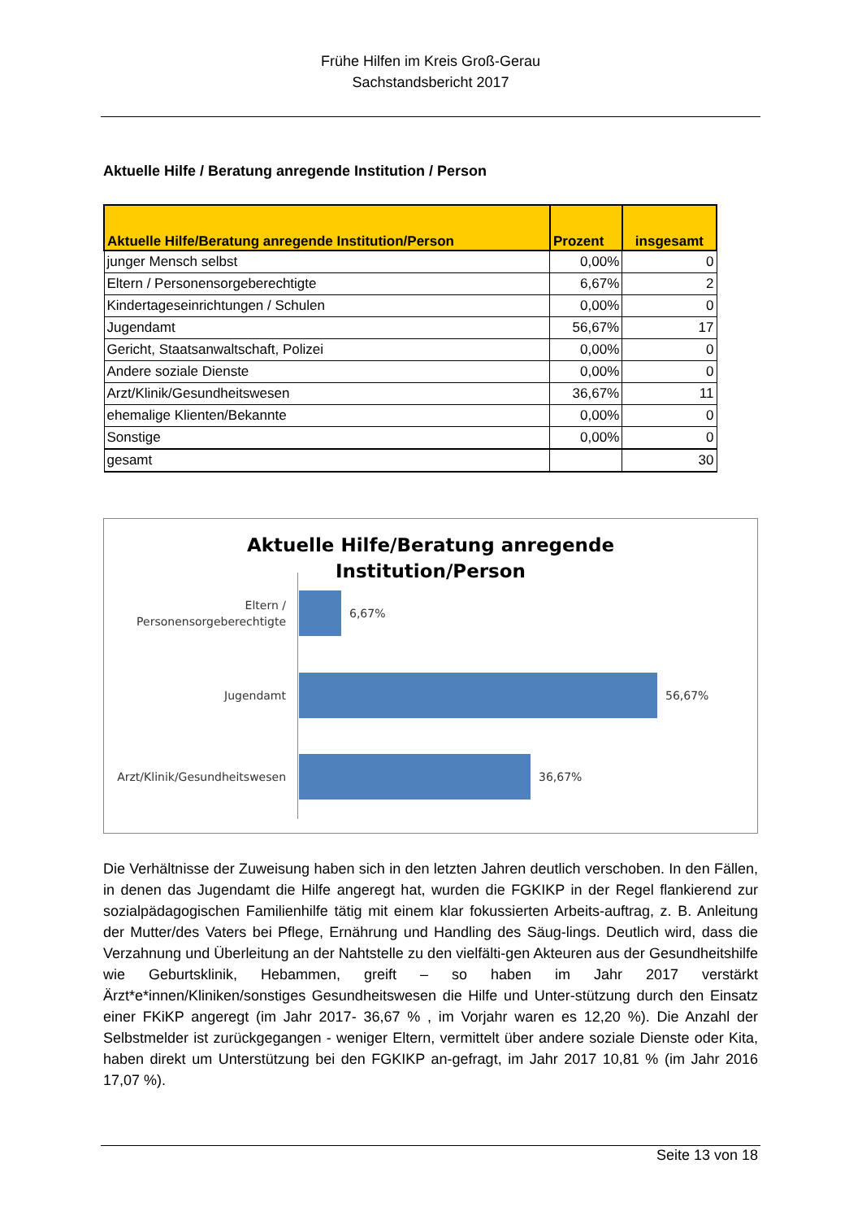Frühe Hilfen im Kreis Groß-Gerau
Sachstandsbericht 2017
Aktuelle Hilfe / Beratung anregende Institution / Person
| Aktuelle Hilfe/Beratung anregende Institution/Person | Prozent | insgesamt |
| --- | --- | --- |
| junger Mensch selbst | 0,00% | 0 |
| Eltern / Personensorgeberechtigte | 6,67% | 2 |
| Kindertageseinrichtungen / Schulen | 0,00% | 0 |
| Jugendamt | 56,67% | 17 |
| Gericht, Staatsanwaltschaft, Polizei | 0,00% | 0 |
| Andere soziale Dienste | 0,00% | 0 |
| Arzt/Klinik/Gesundheitswesen | 36,67% | 11 |
| ehemalige Klienten/Bekannte | 0,00% | 0 |
| Sonstige | 0,00% | 0 |
| gesamt | | 30 |
Aktuelle Hilfe/Beratung anregende
Institution/Person
Eltern /
Personensorgeberechtigte
6,67%
Jugendamt
56,67%
Arzt/Klinik/Gesundheitswesen
36,67%
Die Verhältnisse der Zuweisung haben sich in den letzten Jahren deutlich verschoben. In den Fällen, in denen das Jugendamt die Hilfe angeregt hat, wurden die FGKIKP in der Regel flankierend zur sozialpädagogischen Familienhilfe tätig mit einem klar fokussierten Arbeits-auftrag, z. B. Anleitung der Mutter/des Vaters bei Pflege, Ernährung und Handling des Säug-lings. Deutlich wird, dass die Verzahnung und Überleitung an der Nahtstelle zu den vielfälti-gen Akteuren aus der Gesundheitshilfe wie Geburtsklinik, Hebammen, greift – so haben im Jahr 2017 verstärkt Ärzt*e*innen/Kliniken/sonstiges Gesundheitswesen die Hilfe und Unter-stützung durch den Einsatz einer FKiKP angeregt (im Jahr 2017- 36,67 % , im Vorjahr waren es 12,20 %). Die Anzahl der Selbstmelder ist zurückgegangen - weniger Eltern, vermittelt über andere soziale Dienste oder Kita, haben direkt um Unterstützung bei den FGKIKP an-gefragt, im Jahr 2017 10,81 % (im Jahr 2016 17,07 %).
Seite 13 von 18